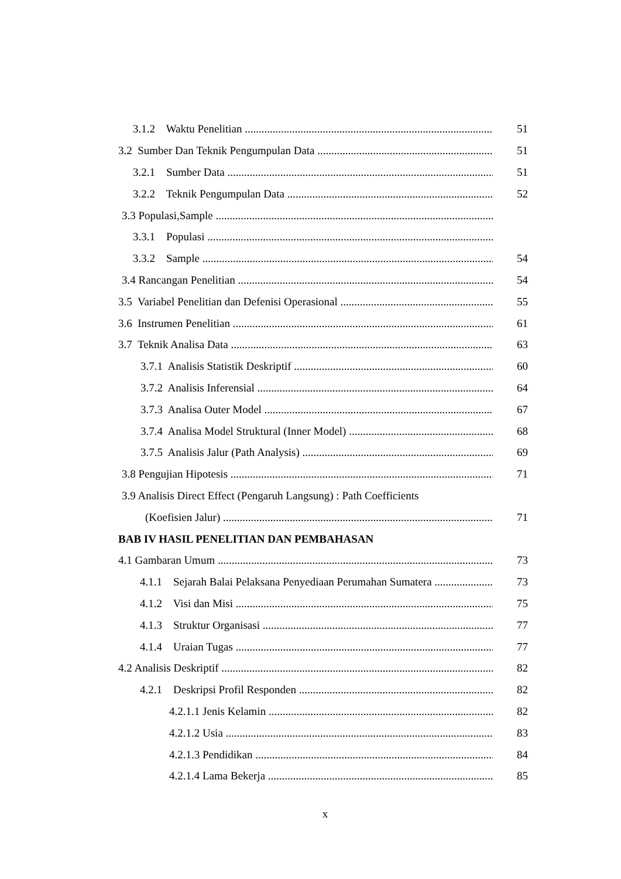3.1.2 Waktu Penelitian 51
3.2 Sumber Dan Teknik Pengumpulan Data 51
3.2.1 Sumber Data 51
3.2.2 Teknik Pengumpulan Data 52
3.3 Populasi,Sample
3.3.1 Populasi
3.3.2 Sample 54
3.4 Rancangan Penelitian 54
3.5 Variabel Penelitian dan Defenisi Operasional 55
3.6 Instrumen Penelitian 61
3.7 Teknik Analisa Data 63
3.7.1 Analisis Statistik Deskriptif 60
3.7.2 Analisis Inferensial 64
3.7.3 Analisa Outer Model 67
3.7.4 Analisa Model Struktural (Inner Model) 68
3.7.5 Analisis Jalur (Path Analysis) 69
3.8 Pengujian Hipotesis 71
3.9 Analisis Direct Effect (Pengaruh Langsung) : Path Coefficients
(Koefisien Jalur) 71
BAB IV HASIL PENELITIAN DAN PEMBAHASAN
4.1 Gambaran Umum 73
4.1.1 Sejarah Balai Pelaksana Penyediaan Perumahan Sumatera 73
4.1.2 Visi dan Misi 75
4.1.3 Struktur Organisasi 77
4.1.4 Uraian Tugas 77
4.2 Analisis Deskriptif 82
4.2.1 Deskripsi Profil Responden 82
4.2.1.1 Jenis Kelamin 82
4.2.1.2 Usia 83
4.2.1.3 Pendidikan 84
4.2.1.4 Lama Bekerja 85
x